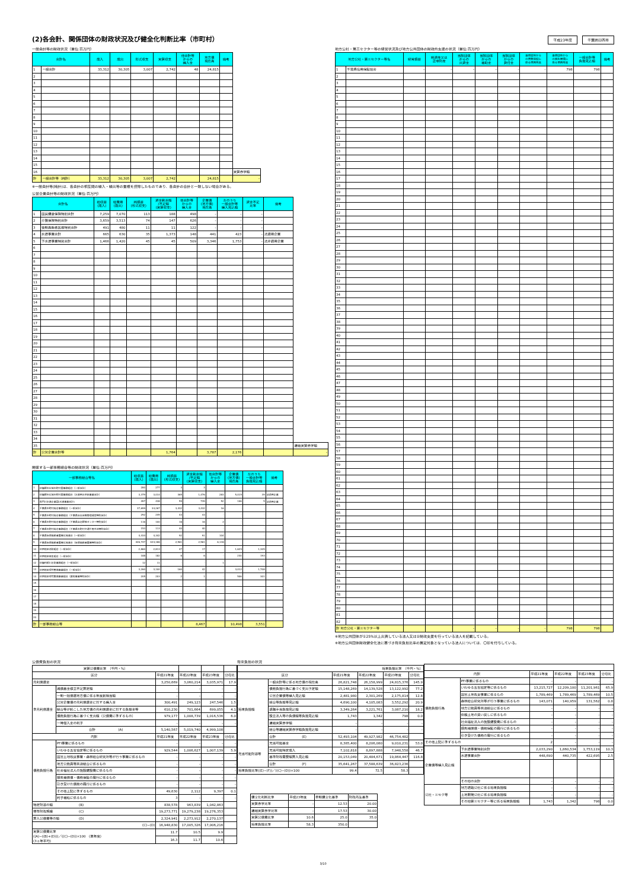(2)各会計、関係団体の財政状況及び健全化判断比率（市町村）
平成23年度 千葉県印西市
一般会計等の財政状況（単位:百万円）
| 会計名 | | 歳入 | 歳出 | 形式収支 | 実質収支 | 他会計等 からの 繰入金 | 地方債 現在高 | 備考 | |
| --- | --- | --- | --- | --- | --- | --- | --- | --- | --- |
| 1 | 一般会計 | 33,312 | 30,305 | 3,007 | 2,742 | 48 | 24,815 | | |
| 2 | | | | | | | | | |
| 3 | | | | | | | | | |
| 4 | | | | | | | | | |
| 5 | | | | | | | | | |
| 6 | | | | | | | | | |
| 7 | | | | | | | | | |
| 8 | | | | | | | | | |
| 9 | | | | | | | | | |
| 10 | | | | | | | | | |
| 11 | | | | | | | | | |
| 12 | | | | | | | | | |
| 13 | | | | | | | | | |
| 14 | | | | | | | | | |
| 15 | | | | | | | | | |
| 16 | | | | | | | | | 実質赤字額 |
| 計 | 一般会計等（純計） | 33,312 | 30,305 | 3,007 | 2,742 | | 24,815 | | - |
※一般会計等(純計)は、各会計の相互間の繰入・繰出等の重複を控除したものであり、各会計の合計と一致しない場合がある。
公営企業会計等の財政状況（単位:百万円）
| 会計名 | | 総収益 (歳入) | 総費用 (歳出) | 純損益 (形式収支) | 資金剰余額 /不足額 (実質収支) | 他会計等 からの 繰入金 | 企業債 (地方債) 現在高 | 左のうち 一般会計等 繰入見込額 | 資金不足 比率 | 備考 | |
| --- | --- | --- | --- | --- | --- | --- | --- | --- | --- | --- | --- |
| 1 | 国民健康保険特別会計 | 7,259 | 7,070 | 113 | 188 | 498 | - | - | - | | |
| 2 | 介護保険特別会計 | 3,659 | 3,513 | 74 | 147 | 626 | - | - | - | | |
| 3 | 後期高齢者医療特別会計 | 491 | 480 | 11 | 11 | 122 | - | - | - | | |
| 4 | 水道事業会計 | 665 | 630 | 35 | 1,373 | 148 | 441 | 423 | - | 法適用企業 | |
| 5 | 下水道事業特別会計 | 1,466 | 1,420 | 45 | 45 | 509 | 3,346 | 1,753 | - | 法非適用企業 | |
| 6 | | | | | | | | | | | |
| 7 | | | | | | | | | | | |
| 8 | | | | | | | | | | | |
| 9 | | | | | | | | | | | |
| 10 | | | | | | | | | | | |
| 11 | | | | | | | | | | | |
| 12 | | | | | | | | | | | |
| 13 | | | | | | | | | | | |
| 14 | | | | | | | | | | | |
| 15 | | | | | | | | | | | |
| 16 | | | | | | | | | | | |
| 17 | | | | | | | | | | | |
| 18 | | | | | | | | | | | |
| 19 | | | | | | | | | | | |
| 20 | | | | | | | | | | | |
| 21 | | | | | | | | | | | |
| 22 | | | | | | | | | | | |
| 23 | | | | | | | | | | | |
| 24 | | | | | | | | | | | |
| 25 | | | | | | | | | | | |
| 26 | | | | | | | | | | | |
| 27 | | | | | | | | | | | |
| 28 | | | | | | | | | | | |
| 29 | | | | | | | | | | | |
| 30 | | | | | | | | | | | |
| 31 | | | | | | | | | | | |
| 32 | | | | | | | | | | | |
| 33 | | | | | | | | | | | |
| 34 | | | | | | | | | | | |
| 35 | | | | | | | | | | | 連結実質赤字額 |
| 計 | 公営企業会計等 | | | | 1,764 | | 3,787 | 2,176 | | | - |
関係する一部事務組合等の財政状況（単位:百万円）
| 一部事務組合等名 | | 総収益 (歳入) | 総費用 (歳出) | 純損益 (形式収支) | 資金剰余額 /不足額 (実質収支) | 他会計等 からの 繰入金 | 企業債 (地方債) 現在高 | 左のうち 一般会計等 負担見込額 | 備考 |
| --- | --- | --- | --- | --- | --- | --- | --- | --- | --- |
| 1 | 印旛郡市広域市町村圏事務組合（一般会計） | 280 | 277 | 3 | 3 | - | - | - | |
| 2 | 印旛郡市広域市町村圏事務組合（水道用水供給事業会計） | 3,379 | 3,014 | 365 | 1,476 | 283 | 5,015 | 39 | 法適用企業 |
| 3 | 長門川水道企業団(水道事業会計) | 497 | 438 | 59 | 739 | 52 | 106 | 5 | 法適用企業 |
| 4 | 千葉県市町村総合事務組合（一般会計） | 37,699 | 34,267 | 3,432 | 3,432 | 16 | - | - | |
| 5 | 千葉県市町村総合事務組合（千葉県自治会館管理運営特別会計） | 292 | 249 | 43 | 43 | - | - | - | |
| 6 | 千葉県市町村総合事務組合（千葉県自治研修センター特別会計） | 116 | 100 | 16 | 16 | 2 | - | - | |
| 7 | 千葉県市町村総合事務組合（千葉県市町村交通災害共済特別会計） | 153 | 113 | 40 | 40 | - | - | - | |
| 8 | 千葉県後期高齢者医療広域連合（一般会計） | 4,434 | 4,342 | 92 | 91 | 104 | - | - | |
| 9 | 千葉県後期高齢者医療広域連合（後期高齢者医療特別会計） | 426,747 | 424,186 | 2,561 | 2,561 | 6,136 | - | - | |
| 10 | 印西地区消防組合（一般会計） | 2,860 | 2,813 | 47 | 17 | - | 1,629 | 1,305 | |
| 11 | 印西地区衛生組合（一般会計） | 188 | 182 | 6 | 6 | - | 230 | 193 | |
| 12 | 印旛利根川水防事務組合（一般会計） | 12 | 11 | - | - | 1 | - | - | |
| 13 | 印西地区環境整備事業組合（一般会計） | 3,260 | 3,100 | 160 | 42 | - | 3,012 | 1,708 | |
| 14 | 印西地区環境整備事業組合（墓地事業特別会計） | 205 | 203 | 2 | 1 | - | 506 | 301 | |
| 15 | | | | | | | | | |
| 16 | | | | | | | | | |
| 17 | | | | | | | | | |
| 18 | | | | | | | | | |
| 19 | | | | | | | | | |
| 20 | | | | | | | | | |
| 計 | 一部事務組合等 | | | | 8,467 | | 10,498 | 3,551 | |
地方公社・第三セクター等の経営状況及び地方公共団体の財政的支援の状況（単位:百万円）
| 地方公社・第三セクター等名 | | 経常損益 | 純資産又は 正味財産 | 当該団体 からの 出資金 | 当該団体 からの 補助金 | 当該団体 からの 貸付金 | 当該団体から の債務保証に 係る債務残高 | 当該団体から の損失補償に 係る債務残高 | 一般会計等 負担見込額 | 備考 |
| --- | --- | --- | --- | --- | --- | --- | --- | --- | --- | --- |
| 1 | 千葉県信用保証協会 | - | - | - | - | - | - | 798 | 798 | |
| 2 | | | | | | | | | | |
| 3 | | | | | | | | | | |
| 4 | | | | | | | | | | |
| 5 | | | | | | | | | | |
| 6 | | | | | | | | | | |
| 7 | | | | | | | | | | |
| 8 | | | | | | | | | | |
| 9 | | | | | | | | | | |
| 10 | | | | | | | | | | |
| 11 | | | | | | | | | | |
| 12 | | | | | | | | | | |
| 13 | | | | | | | | | | |
| 14 | | | | | | | | | | |
| 15 | | | | | | | | | | |
| 16 | | | | | | | | | | |
| 17 | | | | | | | | | | |
| 18 | | | | | | | | | | |
| 19 | | | | | | | | | | |
| 20 | | | | | | | | | | |
| 21 | | | | | | | | | | |
| 22 | | | | | | | | | | |
| 23 | | | | | | | | | | |
| 24 | | | | | | | | | | |
| 25 | | | | | | | | | | |
| 26 | | | | | | | | | | |
| 27 | | | | | | | | | | |
| 28 | | | | | | | | | | |
| 29 | | | | | | | | | | |
| 30 | | | | | | | | | | |
| 31 | | | | | | | | | | |
| 32 | | | | | | | | | | |
| 33 | | | | | | | | | | |
| 34 | | | | | | | | | | |
| 35 | | | | | | | | | | |
| 36 | | | | | | | | | | |
| 37 | | | | | | | | | | |
| 38 | | | | | | | | | | |
| 39 | | | | | | | | | | |
| 40 | | | | | | | | | | |
| 41 | | | | | | | | | | |
| 42 | | | | | | | | | | |
| 43 | | | | | | | | | | |
| 44 | | | | | | | | | | |
| 45 | | | | | | | | | | |
| 46 | | | | | | | | | | |
| 47 | | | | | | | | | | |
| 48 | | | | | | | | | | |
| 49 | | | | | | | | | | |
| 50 | | | | | | | | | | |
| 51 | | | | | | | | | | |
| 52 | | | | | | | | | | |
| 53 | | | | | | | | | | |
| 54 | | | | | | | | | | |
| 55 | | | | | | | | | | |
| 56 | | | | | | | | | | |
| 57 | | | | | | | | | | |
| 58 | | | | | | | | | | |
| 59 | | | | | | | | | | |
| 60 | | | | | | | | | | |
| 61 | | | | | | | | | | |
| 62 | | | | | | | | | | |
| 63 | | | | | | | | | | |
| 64 | | | | | | | | | | |
| 65 | | | | | | | | | | |
| 66 | | | | | | | | | | |
| 67 | | | | | | | | | | |
| 68 | | | | | | | | | | |
| 69 | | | | | | | | | | |
| 70 | | | | | | | | | | |
| 71 | | | | | | | | | | |
| 72 | | | | | | | | | | |
| 73 | | | | | | | | | | |
| 74 | | | | | | | | | | |
| 75 | | | | | | | | | | |
| 76 | | | | | | | | | | |
| 77 | | | | | | | | | | |
| 78 | | | | | | | | | | |
| 79 | | | | | | | | | | |
| 80 | | | | | | | | | | |
| 81 | | | | | | | | | | |
| 82 | | | | | | | | | | |
| 計 地方公社・第三セクター等 | | | | - | - | - | - | 798 | 798 | |
※地方公共団体が①25%以上出資している法人又は②財政支援を行っている法人を記載している。
※地方公共団体財政健全化法に基づき将来負担比率の算定対象となっている法人については、〇印を付与している。
公債費負担の状況
| 実質公債費比率 （千円・%） | | | | | |
| --- | --- | --- | --- | --- | --- |
| 区分 | | 平成21年度 | 平成22年度 | 平成23年度 | 分母比 |
| 元利償還金 | | 3,250,669 | 3,060,214 | 3,035,971 | 17.9 |
| 準元利償還金 | 減債基金積立不足算定額 | - | - | - | - |
| | 一期一括償還地方債に係る年度割相当額 | - | - | - | - |
| | 公営企業債の元利償還金に対する繰入金 | 300,491 | 249,123 | 247,546 | 1.5 |
| | 組合等が起こした地方債の元利償還金に対する負担金等 | 610,230 | 701,664 | 699,055 | 4.1 |
| | 債務負担行為に基づく支出額（公債費に準ずるもの） | 979,177 | 1,008,739 | 1,016,536 | 6.0 |
| | 一時借入金の利子 | - | - | - | - |
| | 合計 (A) | 5,140,567 | 5,019,740 | 4,999,108 | |
| 内訳 | | 平成21年度 | 平成22年度 | 平成23年度 | 分母比 |
| 債務負担行為 | PFI事業に係るもの | - | - | - | - |
| | いわゆる五省協定等に係るもの | 929,544 | 1,006,627 | 1,007,139 | 5.9 |
| | 国営土地改良事業・森林総合研究所等が行う事業に係るもの | - | - | - | - |
| | 地方公務員等共済組合に係るもの | - | - | - | - |
| | 社会福祉法人の施設建設費に係るもの | - | - | - | - |
| | 損失補償債・債務保証の履行に係るもの | - | - | - | - |
| | 引き受けた債務の履行に係るもの | - | - | - | - |
| | その他上記に準ずるもの | 49,630 | 2,112 | 9,397 | 0.1 |
| | 利子補給に係るもの | 3 | - | - | - |
| 特定財源の額 (B) | | 838,578 | 963,839 | 1,042,863 | |
| 標準財政規模 (C) | | 19,273,771 | 19,279,238 | 19,276,353 | |
| 算入公債費等の額 (D) | | 2,324,941 | 2,273,912 | 2,270,137 | |
| (C)−(D) | | 16,948,830 | 17,005,326 | 17,006,216 | |
| 実質公債費比率 ((A)−((B)+(D)))／((C)−(D))×100 (単年度) (3ヵ年平均) | | 11.7 | 10.5 | 9.9 | |
| | | 16.3 | 11.7 | 10.6 | |
将来負担の状況
| 将来負担比率 （千円・%） | | | | | |
| --- | --- | --- | --- | --- | --- |
| 区分 | | 平成21年度 | 平成22年度 | 平成23年度 | 分母比 |
| 将来負担額 | 一般会計等に係る地方債の現在高 | 26,821,748 | 26,158,999 | 24,815,376 | 145.9 |
| | 債務負担行為に基づく支出予定額 | 15,148,269 | 14,139,528 | 13,122,992 | 77.2 |
| | 公営企業債等繰入見込額 | 2,481,980 | 2,301,269 | 2,175,814 | 12.8 |
| | 組合等負担等見込額 | 4,690,100 | 4,105,083 | 3,552,292 | 20.9 |
| | 退職手当負担見込額 | 3,349,264 | 3,221,761 | 3,087,210 | 18.2 |
| | 設立法人等の負債額等負担見込額 | 1,743 | 1,342 | 798 | 0.0 |
| | 連結実質赤字額 | - | - | - | - |
| | 組合等連結実質赤字額負担見込額 | - | - | - | - |
| | 合計 (E) | 52,493,104 | 49,927,982 | 46,754,482 | |
| 充当可能財源等 | 充当可能基金 | 8,385,400 | 8,206,080 | 9,010,231 | 53.0 |
| | 充当可能特定歳入 | 7,102,818 | 8,897,888 | 7,948,558 | 46.7 |
| | 基準財政需要額算入見込額 | 20,153,049 | 20,484,671 | 19,864,447 | 116.8 |
| | 合計 (F) | 35,641,267 | 37,588,639 | 36,823,236 | |
| 将来負担比率((E)−(F))／((C)−(D))×100 | | 99.4 | 72.5 | 58.3 | |
| 健全化判断比率 | 平成23年度 | 早期健全化基準 | 財政再生基準 |
| 実質赤字比率 | - | 12.53 | 20.00 |
| 連結実質赤字比率 | - | 17.53 | 30.00 |
| 実質公債費比率 | 10.6 | 25.0 | 35.0 |
| 将来負担比率 | 58.3 | 350.0 | |
| 内訳 | | 平成21年度 | 平成22年度 | 平成23年度 | 分母比 |
| 債務負担行為 | PFI事業に係るもの | - | - | - | - |
| | いわゆる五省協定等に係るもの | 13,215,727 | 12,209,100 | 11,201,961 | 65.9 |
| | 国営土地改良事業に係るもの | 1,789,469 | 1,789,469 | 1,789,469 | 10.5 |
| | 森林総合研究所等が行う事業に係るもの | 143,071 | 140,959 | 131,562 | 0.8 |
| | 地方公務員等共済組合に係るもの | - | - | - | - |
| | 依頼土地の買い戻しに係るもの | - | - | - | - |
| | 社会福祉法人の施設建設費に係るもの | - | - | - | - |
| | 損失補償債・債務保証の履行に係るもの | - | - | - | - |
| | 引き受けた債務の履行に係るもの | - | - | - | - |
| その他上記に準ずるもの | | 2 | - | - | - |
| 企業債等繰入見込額 | 下水道事業特別会計 | 2,033,290 | 1,860,534 | 1,753,119 | 10.3 |
| | 水道事業会計 | 448,690 | 440,735 | 422,695 | 2.5 |
| | その他の会計 | - | - | - | - |
| 公社・三セク等 | 地方道路公社に係る将来負担額 | - | - | - | - |
| | 土地開発公社に係る将来負担額 | - | - | - | - |
| | その他第三セクター等に係る将来負担額 | 1,743 | 1,342 | 798 | 0.0 |
3/10